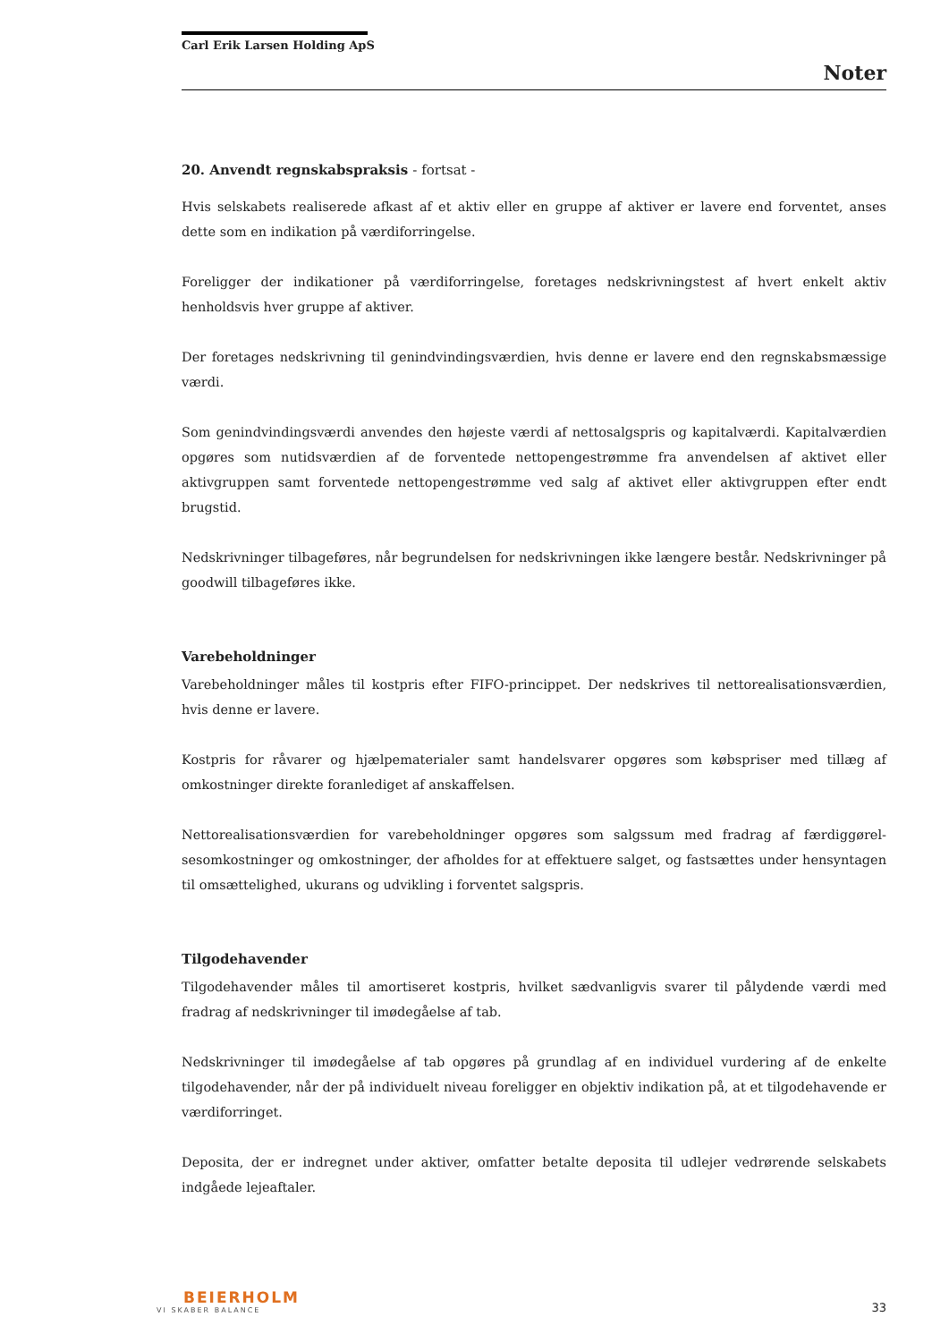Carl Erik Larsen Holding ApS
Noter
20. Anvendt regnskabspraksis - fortsat -
Hvis selskabets realiserede afkast af et aktiv eller en gruppe af aktiver er lavere end forventet, anses dette som en indikation på værdiforringelse.
Foreligger der indikationer på værdiforringelse, foretages nedskrivningstest af hvert enkelt aktiv henholdsvis hver gruppe af aktiver.
Der foretages nedskrivning til genindvindingsværdien, hvis denne er lavere end den regnskabs­mæssige værdi.
Som genindvindingsværdi anvendes den højeste værdi af nettosalgspris og kapitalværdi. Kapital­værdien opgøres som nutidsværdien af de forventede nettopengestrømme fra anvendelsen af aktivet eller aktivgruppen samt forventede nettopengestrømme ved salg af aktivet eller aktivgruppen efter endt brugstid.
Nedskrivninger tilbageføres, når begrundelsen for nedskrivningen ikke længere består. Nedskrivninger på goodwill tilbageføres ikke.
Varebeholdninger
Varebeholdninger måles til kostpris efter FIFO-princippet. Der nedskrives til nettorealisationsværdien, hvis denne er lavere.
Kostpris for råvarer og hjælpematerialer samt handelsvarer opgøres som købspriser med tillæg af omkostninger direkte foranlediget af anskaffelsen.
Nettorealisationsværdien for varebeholdninger opgøres som salgssum med fradrag af færdiggørel­sesomkostninger og omkostninger, der afholdes for at effektuere salget, og fastsættes under hen­syntagen til omsættelighed, ukurans og udvikling i forventet salgspris.
Tilgodehavender
Tilgodehavender måles til amortiseret kostpris, hvilket sædvanligvis svarer til pålydende værdi med fradrag af nedskrivninger til imødegåelse af tab.
Nedskrivninger til imødegåelse af tab opgøres på grundlag af en individuel vurdering af de enkelte tilgodehavender, når der på individuelt niveau foreligger en objektiv indikation på, at et tilgode­havende er værdiforringet.
Deposita, der er indregnet under aktiver, omfatter betalte deposita til udlejer vedrørende selskabets indgåede lejeaftaler.
BEIERHOLM
VI SKABER BALANCE
33